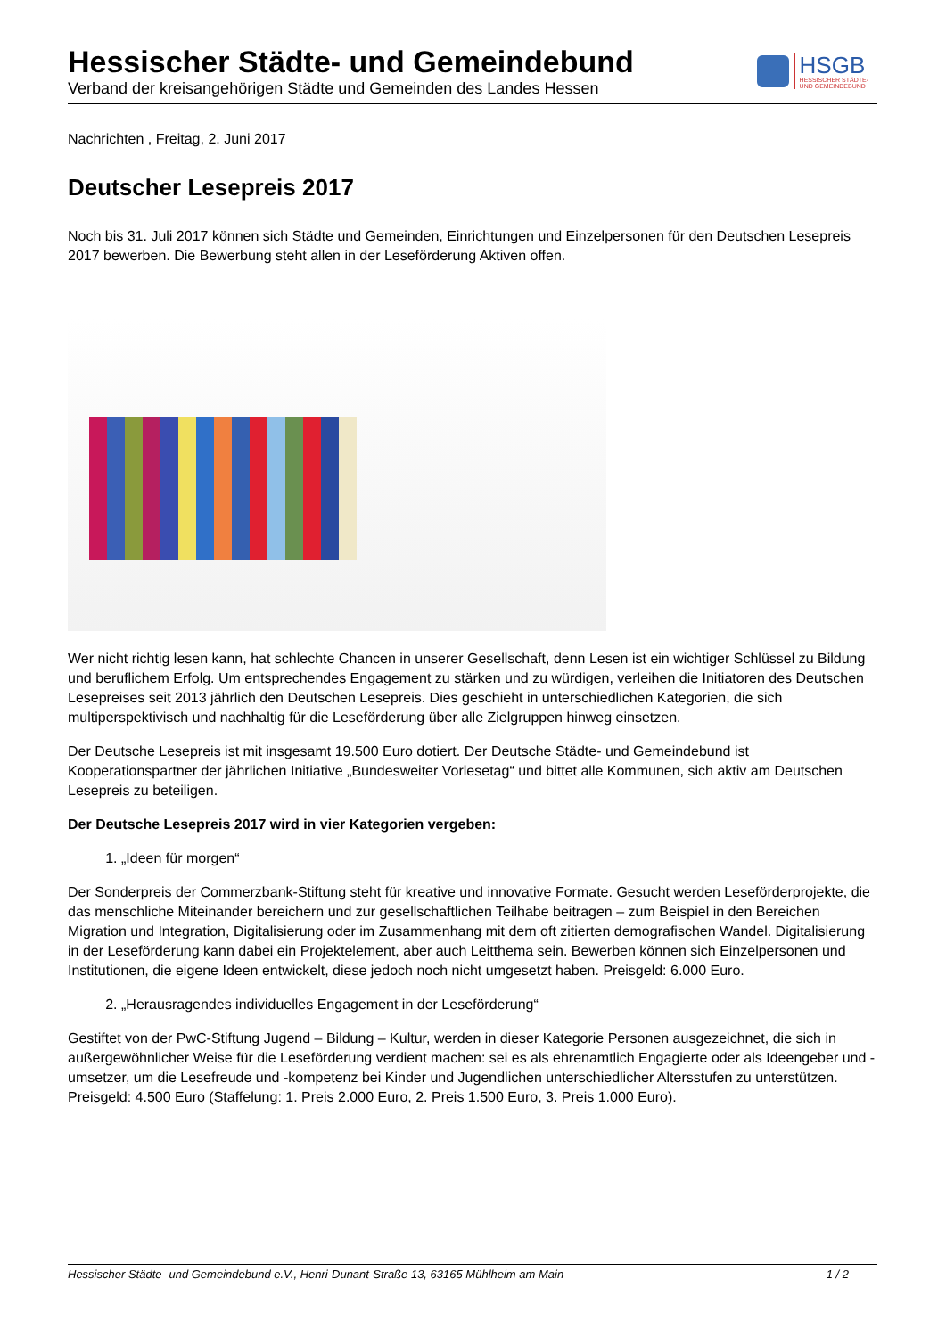Hessischer Städte- und Gemeindebund
Verband der kreisangehörigen Städte und Gemeinden des Landes Hessen
HSGB
HESSISCHER STÄDTE-
UND GEMEINDEBUND
Nachrichten , Freitag, 2. Juni 2017
Deutscher Lesepreis 2017
Noch bis 31. Juli 2017 können sich Städte und Gemeinden, Einrichtungen und Einzelpersonen für den Deutschen Lesepreis 2017 bewerben. Die Bewerbung steht allen in der Leseförderung Aktiven offen.
Wer nicht richtig lesen kann, hat schlechte Chancen in unserer Gesellschaft, denn Lesen ist ein wichtiger Schlüssel zu Bildung und beruflichem Erfolg. Um entsprechendes Engagement zu stärken und zu würdigen, verleihen die Initiatoren des Deutschen Lesepreises seit 2013 jährlich den Deutschen Lesepreis. Dies geschieht in unterschiedlichen Kategorien, die sich multiperspektivisch und nachhaltig für die Leseförderung über alle Zielgruppen hinweg einsetzen.
Der Deutsche Lesepreis ist mit insgesamt 19.500 Euro dotiert. Der Deutsche Städte- und Gemeindebund ist Kooperationspartner der jährlichen Initiative „Bundesweiter Vorlesetag“ und bittet alle Kommunen, sich aktiv am Deutschen Lesepreis zu beteiligen.
Der Deutsche Lesepreis 2017 wird in vier Kategorien vergeben:
1. „Ideen für morgen“
Der Sonderpreis der Commerzbank-Stiftung steht für kreative und innovative Formate. Gesucht werden Leseförderprojekte, die das menschliche Miteinander bereichern und zur gesellschaftlichen Teilhabe beitragen – zum Beispiel in den Bereichen Migration und Integration, Digitalisierung oder im Zusammenhang mit dem oft zitierten demografischen Wandel. Digitalisierung in der Leseförderung kann dabei ein Projektelement, aber auch Leitthema sein. Bewerben können sich Einzelpersonen und Institutionen, die eigene Ideen entwickelt, diese jedoch noch nicht umgesetzt haben. Preisgeld: 6.000 Euro.
2. „Herausragendes individuelles Engagement in der Leseförderung“
Gestiftet von der PwC-Stiftung Jugend – Bildung – Kultur, werden in dieser Kategorie Personen ausgezeichnet, die sich in außergewöhnlicher Weise für die Leseförderung verdient machen: sei es als ehrenamtlich Engagierte oder als Ideengeber und -umsetzer, um die Lesefreude und -kompetenz bei Kinder und Jugendlichen unterschiedlicher Altersstufen zu unterstützen. Preisgeld: 4.500 Euro (Staffelung: 1. Preis 2.000 Euro, 2. Preis 1.500 Euro, 3. Preis 1.000 Euro).
Hessischer Städte- und Gemeindebund e.V., Henri-Dunant-Straße 13, 63165 Mühlheim am Main 1 / 2